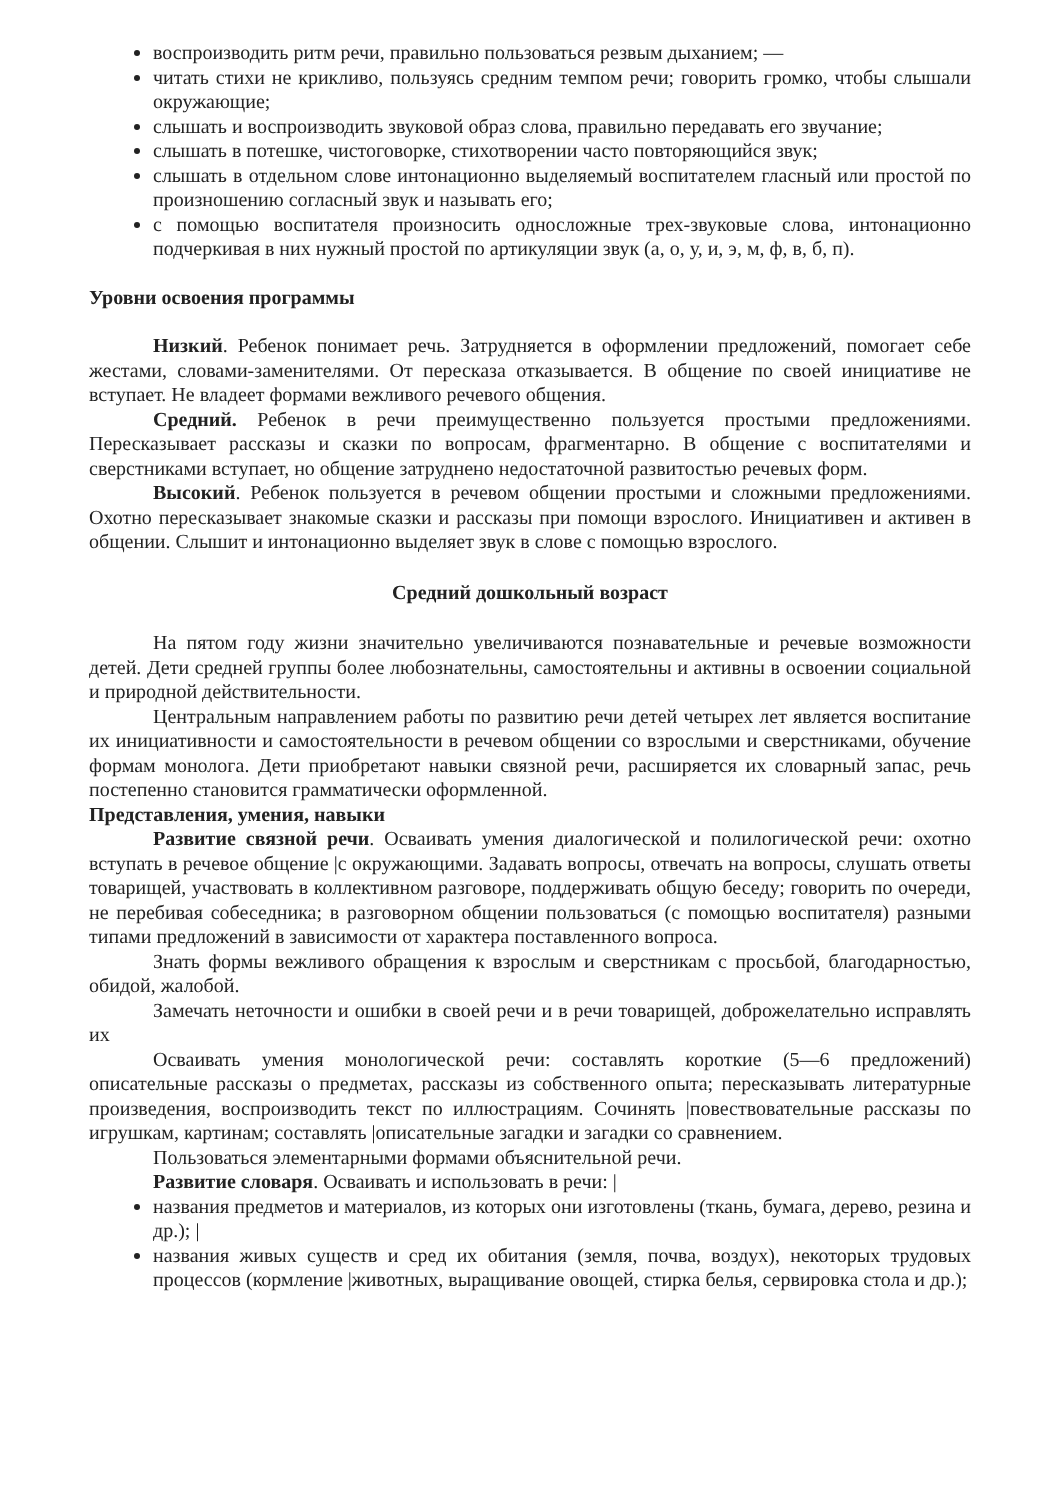воспроизводить ритм речи, правильно пользоваться резвым дыханием; —
читать стихи не крикливо, пользуясь средним темпом речи; говорить громко, чтобы слышали окружающие;
слышать и воспроизводить звуковой образ слова, правильно передавать его звучание;
слышать в потешке, чистоговорке, стихотворении часто повторяющийся звук;
слышать в отдельном слове интонационно выделяемый воспитателем гласный или простой по произношению согласный звук и называть его;
с помощью воспитателя произносить односложные трех-звуковые слова, интонационно подчеркивая в них нужный простой по артикуляции звук (а, о, у, и, э, м, ф, в, б, п).
Уровни освоения программы
Низкий. Ребенок понимает речь. Затрудняется в оформлении предложений, помогает себе жестами, словами-заменителями. От пересказа отказывается. В общение по своей инициативе не вступает. Не владеет формами вежливого речевого общения.
Средний. Ребенок в речи преимущественно пользуется простыми предложениями. Пересказывает рассказы и сказки по вопросам, фрагментарно. В общение с воспитателями и сверстниками вступает, но общение затруднено недостаточной развитостью речевых форм.
Высокий. Ребенок пользуется в речевом общении простыми и сложными предложениями. Охотно пересказывает знакомые сказки и рассказы при помощи взрослого. Инициативен и активен в общении. Слышит и интонационно выделяет звук в слове с помощью взрослого.
Средний дошкольный возраст
На пятом году жизни значительно увеличиваются познавательные и речевые возможности детей. Дети средней группы более любознательны, самостоятельны и активны в освоении социальной и природной действительности.
Центральным направлением работы по развитию речи детей четырех лет является воспитание их инициативности и самостоятельности в речевом общении со взрослыми и сверстниками, обучение формам монолога. Дети приобретают навыки связной речи, расширяется их словарный запас, речь постепенно становится грамматически оформленной.
Представления, умения, навыки
Развитие связной речи. Осваивать умения диалогической и полилогической речи: охотно вступать в речевое общение |с окружающими. Задавать вопросы, отвечать на вопросы, слушать ответы товарищей, участвовать в коллективном разговоре, поддерживать общую беседу; говорить по очереди, не перебивая собеседника; в разговорном общении пользоваться (с помощью воспитателя) разными типами предложений в зависимости от характера поставленного вопроса.
Знать формы вежливого обращения к взрослым и сверстникам с просьбой, благодарностью, обидой, жалобой.
Замечать неточности и ошибки в своей речи и в речи товарищей, доброжелательно исправлять их
Осваивать умения монологической речи: составлять короткие (5—6 предложений) описательные рассказы о предметах, рассказы из собственного опыта; пересказывать литературные произведения, воспроизводить текст по иллюстрациям. Сочинять |повествовательные рассказы по игрушкам, картинам; составлять |описательные загадки и загадки со сравнением.
Пользоваться элементарными формами объяснительной речи.
Развитие словаря. Осваивать и использовать в речи: |
названия предметов и материалов, из которых они изготовлены (ткань, бумага, дерево, резина и др.); |
названия живых существ и сред их обитания (земля, почва, воздух), некоторых трудовых процессов (кормление |животных, выращивание овощей, стирка белья, сервировка стола и др.);